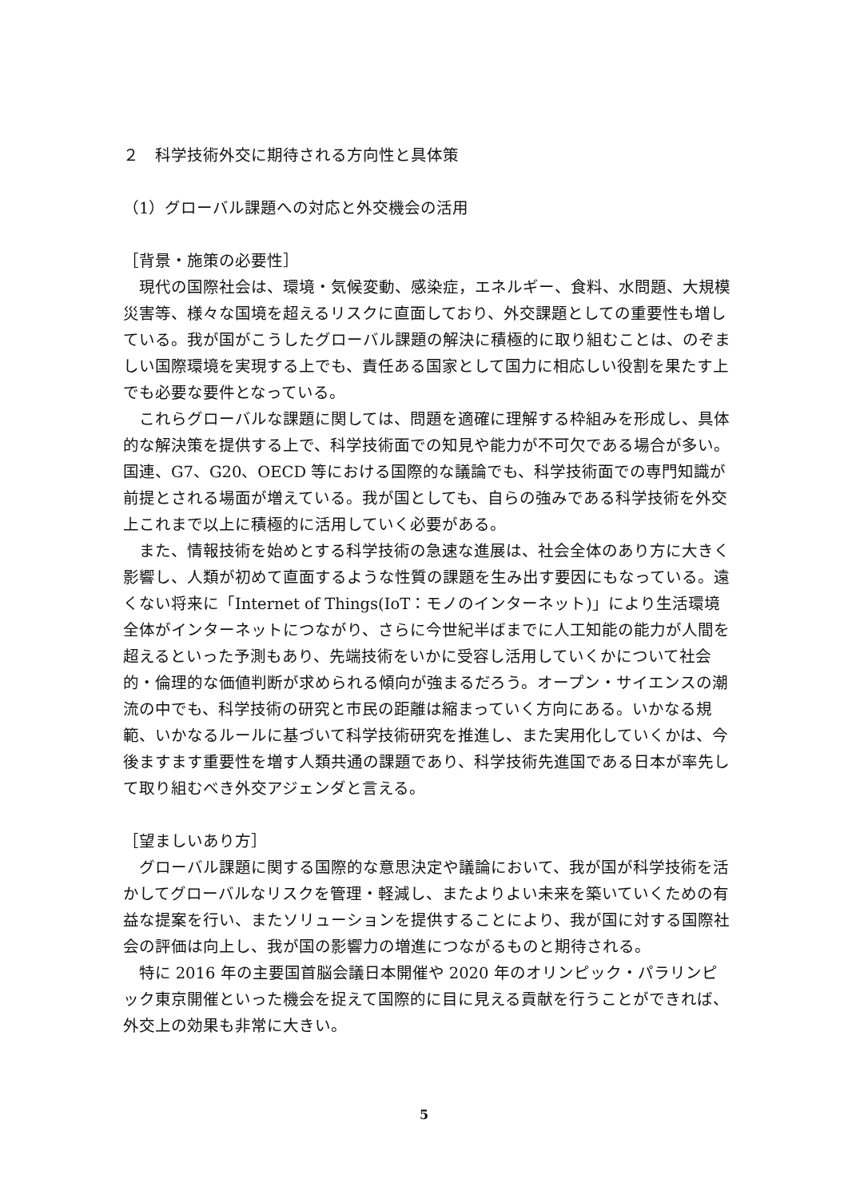２　科学技術外交に期待される方向性と具体策
（1）グローバル課題への対応と外交機会の活用
［背景・施策の必要性］
現代の国際社会は、環境・気候変動、感染症，エネルギー、食料、水問題、大規模災害等、様々な国境を超えるリスクに直面しており、外交課題としての重要性も増している。我が国がこうしたグローバル課題の解決に積極的に取り組むことは、のぞましい国際環境を実現する上でも、責任ある国家として国力に相応しい役割を果たす上でも必要な要件となっている。
これらグローバルな課題に関しては、問題を適確に理解する枠組みを形成し、具体的な解決策を提供する上で、科学技術面での知見や能力が不可欠である場合が多い。国連、G7、G20、OECD 等における国際的な議論でも、科学技術面での専門知識が前提とされる場面が増えている。我が国としても、自らの強みである科学技術を外交上これまで以上に積極的に活用していく必要がある。
また、情報技術を始めとする科学技術の急速な進展は、社会全体のあり方に大きく影響し、人類が初めて直面するような性質の課題を生み出す要因にもなっている。遠くない将来に「Internet of Things(IoT：モノのインターネット)」により生活環境全体がインターネットにつながり、さらに今世紀半ばまでに人工知能の能力が人間を超えるといった予測もあり、先端技術をいかに受容し活用していくかについて社会的・倫理的な価値判断が求められる傾向が強まるだろう。オープン・サイエンスの潮流の中でも、科学技術の研究と市民の距離は縮まっていく方向にある。いかなる規範、いかなるルールに基づいて科学技術研究を推進し、また実用化していくかは、今後ますます重要性を増す人類共通の課題であり、科学技術先進国である日本が率先して取り組むべき外交アジェンダと言える。
［望ましいあり方］
グローバル課題に関する国際的な意思決定や議論において、我が国が科学技術を活かしてグローバルなリスクを管理・軽減し、またよりよい未来を築いていくための有益な提案を行い、またソリューションを提供することにより、我が国に対する国際社会の評価は向上し、我が国の影響力の増進につながるものと期待される。
特に 2016 年の主要国首脳会議日本開催や 2020 年のオリンピック・パラリンピック東京開催といった機会を捉えて国際的に目に見える貢献を行うことができれば、外交上の効果も非常に大きい。
5